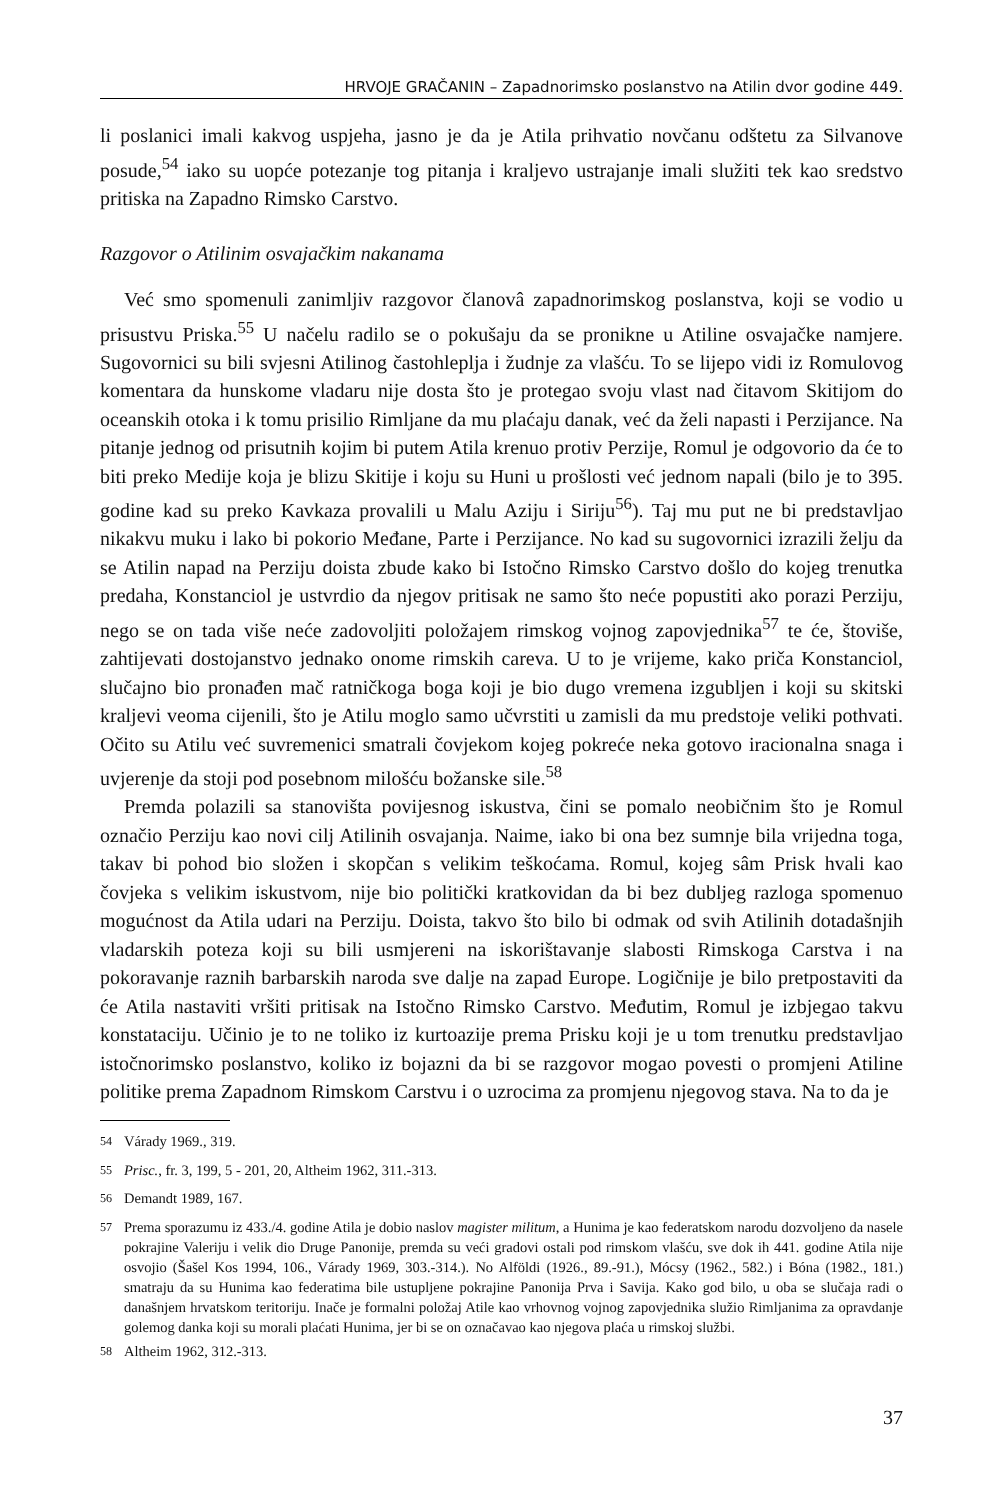HRVOJE GRAČANIN – Zapadnorimsko poslanstvo na Atilin dvor godine 449.
li poslanici imali kakvog uspjeha, jasno je da je Atila prihvatio novčanu odštetu za Silvanove posude,<sup>54</sup> iako su uopće potezanje tog pitanja i kraljevo ustrajanje imali služiti tek kao sredstvo pritiska na Zapadno Rimsko Carstvo.
Razgovor o Atilinim osvajačkim nakanama
Već smo spomenuli zanimljiv razgovor članovâ zapadnorimskog poslanstva, koji se vodio u prisustvu Priska.<sup>55</sup> U načelu radilo se o pokušaju da se pronikne u Atiline osvajačke namjere. Sugovornici su bili svjesni Atilinog častohleplja i žudnje za vlašću. To se lijepo vidi iz Romulovog komentara da hunskome vladaru nije dosta što je protegao svoju vlast nad čitavom Skitijom do oceanskih otoka i k tomu prisilio Rimljane da mu plaćaju danak, već da želi napasti i Perzijance. Na pitanje jednog od prisutnih kojim bi putem Atila krenuo protiv Perzije, Romul je odgovorio da će to biti preko Medije koja je blizu Skitije i koju su Huni u prošlosti već jednom napali (bilo je to 395. godine kad su preko Kavkaza provalili u Malu Aziju i Siriju<sup>56</sup>). Taj mu put ne bi predstavljao nikakvu muku i lako bi pokorio Međane, Parte i Perzijance. No kad su sugovornici izrazili želju da se Atilin napad na Perziju doista zbude kako bi Istočno Rimsko Carstvo došlo do kojeg trenutka predaha, Konstanciol je ustvrdio da njegov pritisak ne samo što neće popustiti ako porazi Perziju, nego se on tada više neće zadovoljiti položajem rimskog vojnog zapovjednika<sup>57</sup> te će, štoviše, zahtijevati dostojanstvo jednako onome rimskih careva. U to je vrijeme, kako priča Konstanciol, slučajno bio pronađen mač ratničkoga boga koji je bio dugo vremena izgubljen i koji su skitski kraljevi veoma cijenili, što je Atilu moglo samo učvrstiti u zamisli da mu predstoje veliki pothvati. Očito su Atilu već suvremenici smatrali čovjekom kojeg pokreće neka gotovo iracionalna snaga i uvjerenje da stoji pod posebnom milošću božanske sile.<sup>58</sup>
Premda polazili sa stanovišta povijesnog iskustva, čini se pomalo neobičnim što je Romul označio Perziju kao novi cilj Atilinih osvajanja. Naime, iako bi ona bez sumnje bila vrijedna toga, takav bi pohod bio složen i skopčan s velikim teškoćama. Romul, kojeg sâm Prisk hvali kao čovjeka s velikim iskustvom, nije bio politički kratkovidan da bi bez dubljeg razloga spomenuo mogućnost da Atila udari na Perziju. Doista, takvo što bilo bi odmak od svih Atilinih dotadašnjih vladarskih poteza koji su bili usmjereni na iskorištavanje slabosti Rimskoga Carstva i na pokoravanje raznih barbarskih naroda sve dalje na zapad Europe. Logičnije je bilo pretpostaviti da će Atila nastaviti vršiti pritisak na Istočno Rimsko Carstvo. Međutim, Romul je izbjegao takvu konstataciju. Učinio je to ne toliko iz kurtoazije prema Prisku koji je u tom trenutku predstavljao istočnorimsko poslanstvo, koliko iz bojazni da bi se razgovor mogao povesti o promjeni Atiline politike prema Zapadnom Rimskom Carstvu i o uzrocima za promjenu njegovog stava. Na to da je
<sup>54</sup> Várady 1969., 319.
<sup>55</sup> Prisc., fr. 3, 199, 5 - 201, 20, Altheim 1962, 311.-313.
<sup>56</sup> Demandt 1989, 167.
<sup>57</sup> Prema sporazumu iz 433./4. godine Atila je dobio naslov magister militum, a Hunima je kao federatskom narodu dozvoljeno da nasele pokrajine Valeriju i velik dio Druge Panonije, premda su veći gradovi ostali pod rimskom vlašću, sve dok ih 441. godine Atila nije osvojio (Šašel Kos 1994, 106., Várady 1969, 303.-314.). No Alföldi (1926., 89.-91.), Mócsy (1962., 582.) i Bóna (1982., 181.) smatraju da su Hunima kao federatima bile ustupljene pokrajine Panonija Prva i Savija. Kako god bilo, u oba se slučaja radi o današnjem hrvatskom teritoriju. Inače je formalni položaj Atile kao vrhovnog vojnog zapovjednika služio Rimljanima za opravdanje golemog danka koji su morali plaćati Hunima, jer bi se on označavao kao njegova plaća u rimskoj službi.
<sup>58</sup> Altheim 1962, 312.-313.
37